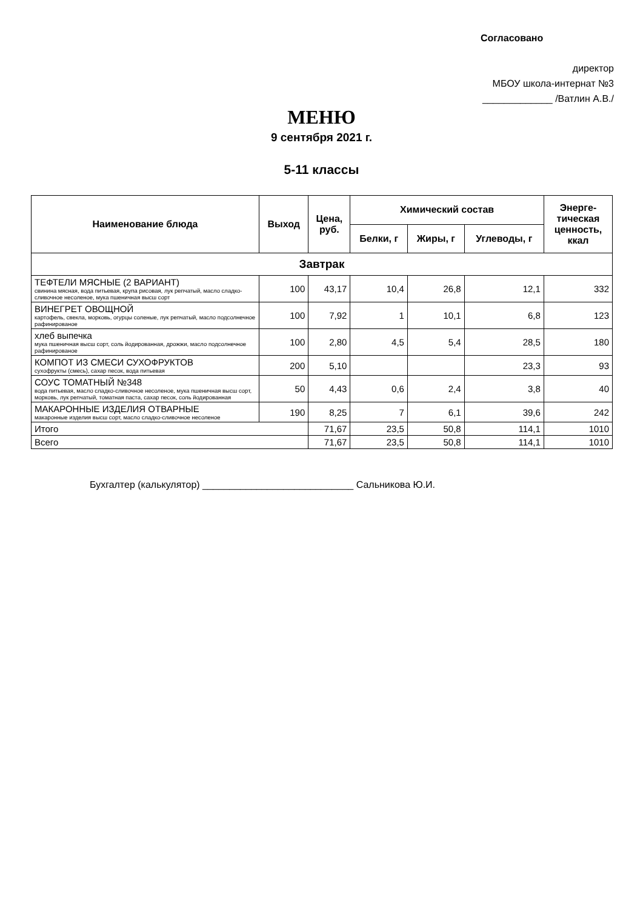Согласовано
директор
МБОУ школа-интернат №3
_____________ /Ватлин А.В./
МЕНЮ
9 сентября 2021 г.
5-11 классы
| Наименование блюда | Выход | Цена, руб. | Химический состав | | | Энерге- тическая ценность, ккал |
| --- | --- | --- | --- | --- | --- | --- |
| | | | Белки, г | Жиры, г | Углеводы, г | |
| Завтрак | | | | | | |
| ТЕФТЕЛИ МЯСНЫЕ (2 ВАРИАНТ) свинина мясная, вода питьевая, крупа рисовая, лук репчатый, масло сладко-сливочное несоленое, мука пшеничная высш сорт | 100 | 43,17 | 10,4 | 26,8 | 12,1 | 332 |
| ВИНЕГРЕТ ОВОЩНОЙ картофель, свекла, морковь, огурцы соленые, лук репчатый, масло подсолнечное рафинированое | 100 | 7,92 | 1 | 10,1 | 6,8 | 123 |
| хлеб выпечка мука пшеничная высш сорт, соль йодированная, дрожжи, масло подсолнечное рафинированое | 100 | 2,80 | 4,5 | 5,4 | 28,5 | 180 |
| КОМПОТ ИЗ СМЕСИ СУХОФРУКТОВ сухофрукты (смесь), сахар песок, вода питьевая | 200 | 5,10 | | | 23,3 | 93 |
| СОУС ТОМАТНЫЙ №348 вода питьевая, масло сладко-сливочное несоленое, мука пшеничная высш сорт, морковь, лук репчатый, томатная паста, сахар песок, соль йодированная | 50 | 4,43 | 0,6 | 2,4 | 3,8 | 40 |
| МАКАРОННЫЕ ИЗДЕЛИЯ ОТВАРНЫЕ макаронные изделия высш сорт, масло сладко-сливочное несоленое | 190 | 8,25 | 7 | 6,1 | 39,6 | 242 |
| Итого | | 71,67 | 23,5 | 50,8 | 114,1 | 1010 |
| Всего | | 71,67 | 23,5 | 50,8 | 114,1 | 1010 |
Бухгалтер (калькулятор) ____________________________ Сальникова Ю.И.